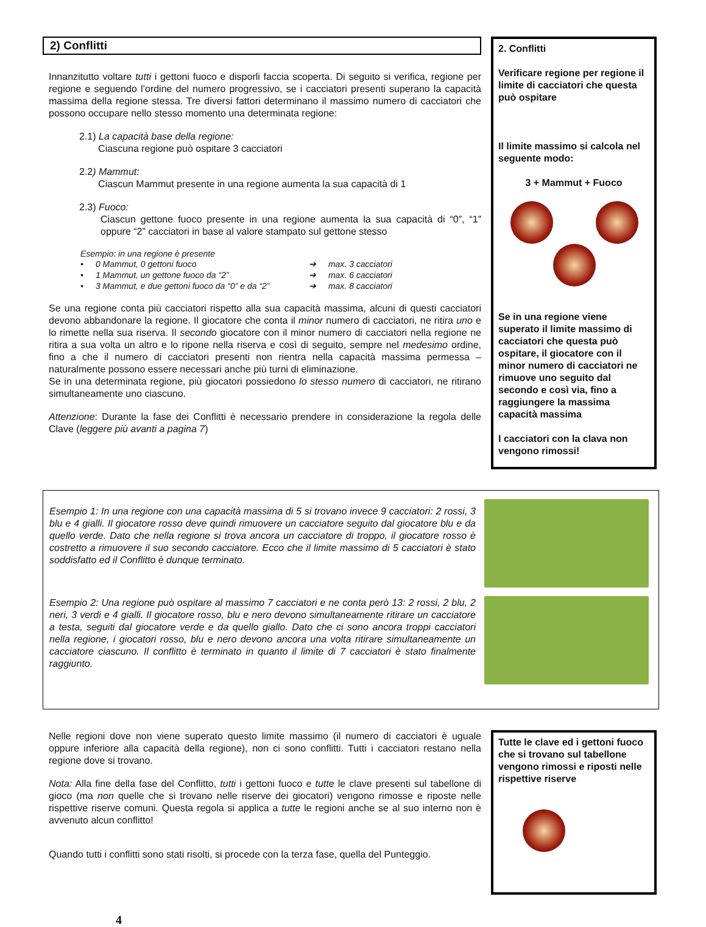2) Conflitti
Innanzitutto voltare tutti i gettoni fuoco e disporli faccia scoperta. Di seguito si verifica, regione per regione e seguendo l’ordine del numero progressivo, se i cacciatori presenti superano la capacità massima della regione stessa. Tre diversi fattori determinano il massimo numero di cacciatori che possono occupare nello stesso momento una determinata regione:
2.1) La capacità base della regione:
Ciascuna regione può ospitare 3 cacciatori
2.2) Mammut:
Ciascun Mammut presente in una regione aumenta la sua capacità di 1
2.3) Fuoco:
Ciascun gettone fuoco presente in una regione aumenta la sua capacità di “0”, “1” oppure “2” cacciatori in base al valore stampato sul gettone stesso
Esempio: in una regione è presente
| • | 0 Mammut, 0 gettoni fuoco | ➔ | max. 3 cacciatori |
| • | 1 Mammut, un gettone fuoco da “2” | ➔ | max. 6 cacciatori |
| • | 3 Mammut, e due gettoni fuoco da “0” e da “2” | ➔ | max. 8 cacciatori |
Se una regione conta più cacciatori rispetto alla sua capacità massima, alcuni di questi cacciatori devono abbandonare la regione. Il giocatore che conta il minor numero di cacciatori, ne ritira uno e lo rimette nella sua riserva. Il secondo giocatore con il minor numero di cacciatori nella regione ne ritira a sua volta un altro e lo ripone nella riserva e così di seguito, sempre nel medesimo ordine, fino a che il numero di cacciatori presenti non rientra nella capacità massima permessa – naturalmente possono essere necessari anche più turni di eliminazione.
Se in una determinata regione, più giocatori possiedono lo stesso numero di cacciatori, ne ritirano simultaneamente uno ciascuno.
Attenzione: Durante la fase dei Conflitti è necessario prendere in considerazione la regola delle Clave (leggere più avanti a pagina 7)
2. Conflitti
Verificare regione per regione il limite di cacciatori che questa può ospitare
Il limite massimo si calcola nel seguente modo:
3 + Mammut + Fuoco
Se in una regione viene superato il limite massimo di cacciatori che questa può ospitare, il giocatore con il minor numero di cacciatori ne rimuove uno seguito dal secondo e così via, fino a raggiungere la massima capacità massima
I cacciatori con la clava non vengono rimossi!
Esempio 1: In una regione con una capacità massima di 5 si trovano invece 9 cacciatori: 2 rossi, 3 blu e 4 gialli. Il giocatore rosso deve quindi rimuovere un cacciatore seguito dal giocatore blu e da quello verde. Dato che nella regione si trova ancora un cacciatore di troppo, il giocatore rosso è costretto a rimuovere il suo secondo cacciatore. Ecco che il limite massimo di 5 cacciatori è stato soddisfatto ed il Conflitto è dunque terminato.
Esempio 2: Una regione può ospitare al massimo 7 cacciatori e ne conta però 13: 2 rossi, 2 blu, 2 neri, 3 verdi e 4 gialli. Il giocatore rosso, blu e nero devono simultaneamente ritirare un cacciatore a testa, seguiti dal giocatore verde e da quello giallo. Dato che ci sono ancora troppi cacciatori nella regione, i giocatori rosso, blu e nero devono ancora una volta ritirare simultaneamente un cacciatore ciascuno. Il conflitto è terminato in quanto il limite di 7 cacciatori è stato finalmente raggiunto.
Nelle regioni dove non viene superato questo limite massimo (il numero di cacciatori è uguale oppure inferiore alla capacità della regione), non ci sono conflitti. Tutti i cacciatori restano nella regione dove si trovano.
Nota: Alla fine della fase del Conflitto, tutti i gettoni fuoco e tutte le clave presenti sul tabellone di gioco (ma non quelle che si trovano nelle riserve dei giocatori) vengono rimosse e riposte nelle rispettive riserve comuni. Questa regola si applica a tutte le regioni anche se al suo interno non è avvenuto alcun conflitto!
Quando tutti i conflitti sono stati risolti, si procede con la terza fase, quella del Punteggio.
Tutte le clave ed i gettoni fuoco che si trovano sul tabellone vengono rimossi e riposti nelle rispettive riserve
4